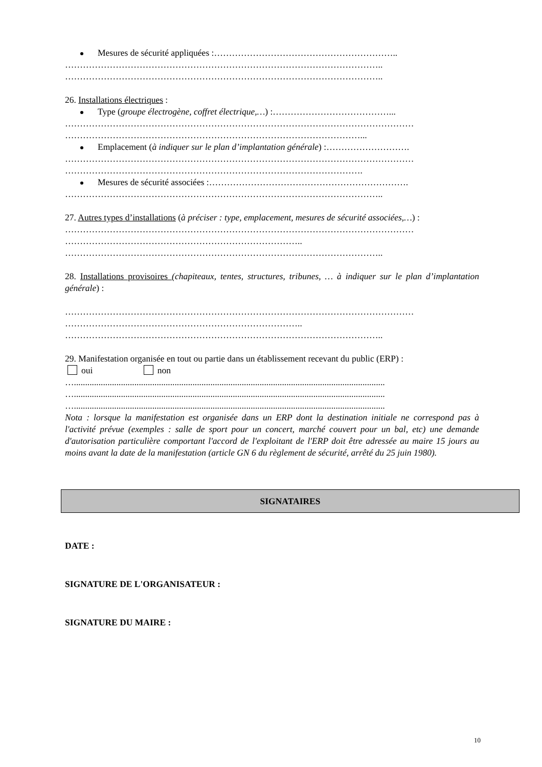Mesures de sécurité appliquées :……………………………………………………..
……………………………………………………………………………………………..
……………………………………………………………………………………………..
26. Installations électriques :
Type (groupe électrogène, coffret électrique,…) :…………………………………...
………………………………………………………………………………………………………
………………………………………………………………………………………...
Emplacement (à indiquer sur le plan d’implantation générale) :……………………….
………………………………………………………………………………………………………
……………………………………………………………………………………….
Mesures de sécurité associées :………………………………………………………….
……………………………………………………………………………………………..
27. Autres types d’installations (à préciser : type, emplacement, mesures de sécurité associées,…) :
………………………………………………………………………………………………………
……………………………………………………………………..
……………………………………………………………………………………………..
28. Installations provisoires (chapiteaux, tentes, structures, tribunes, … à indiquer sur le plan d’implantation générale) :
………………………………………………………………………………………………………
……………………………………………………………………..
……………………………………………………………………………………………..
29. Manifestation organisée en tout ou partie dans un établissement recevant du public (ERP) :
oui non
…...........................................................................................................................................
…...........................................................................................................................................
…...........................................................................................................................................
Nota : lorsque la manifestation est organisée dans un ERP dont la destination initiale ne correspond pas à l'activité prévue (exemples : salle de sport pour un concert, marché couvert pour un bal, etc) une demande d'autorisation particulière comportant l'accord de l'exploitant de l'ERP doit être adressée au maire 15 jours au moins avant la date de la manifestation (article GN 6 du règlement de sécurité, arrêté du 25 juin 1980).
SIGNATAIRES
DATE :
SIGNATURE DE L'ORGANISATEUR :
SIGNATURE DU MAIRE :
10